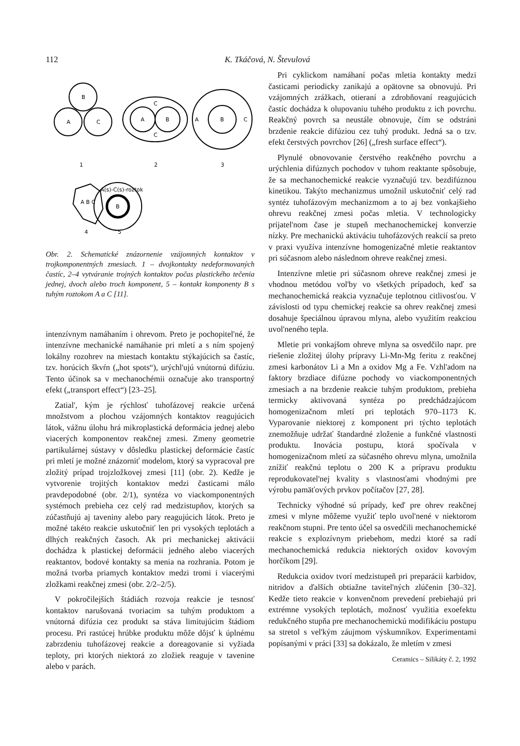112 K. Tkáčová, N. Števulová
B
A
C
A
B
C
C
A
B
C
1
2
3
A B C
B
A(s)-C(s)-roztok
4
5
Obr. 2. Schematické znázornenie vzájomných kontaktov v trojkomponentných zmesiach. 1 – dvojkontakty nedeformovaných častíc, 2–4 vytváranie trojných kontaktov počas plastického tečenia jednej, dvoch alebo troch komponent, 5 – kontakt komponenty B s tuhým roztokom A a C [11].
intenzívnym namáhaním i ohrevom. Preto je pochopitel'né, že intenzívne mechanické namáhanie pri mletí a s ním spojený lokálny rozohrev na miestach kontaktu stýkajúcich sa častíc, tzv. horúcich škvŕn („hot spots“), urýchl'ujú vnútornú difúziu. Tento účinok sa v mechanochémii označuje ako transportný efekt („transport effect“) [23–25].
Zatial', kým je rýchlosť tuhofázovej reakcie určená množstvom a plochou vzájomných kontaktov reagujúcich látok, vážnu úlohu hrá mikroplastická deformácia jednej alebo viacerých komponentov reakčnej zmesi. Zmeny geometrie partikulárnej sústavy v dôsledku plastickej deformácie častíc pri mletí je možné znázorniť modelom, ktorý sa vypracoval pre zložitý prípad trojzložkovej zmesi [11] (obr. 2). Kedže je vytvorenie trojitých kontaktov medzi časticami málo pravdepodobné (obr. 2/1), syntéza vo viackomponentných systémoch prebieha cez celý rad medzistupňov, ktorých sa zúčastňujú aj taveniny alebo pary reagujúcich látok. Preto je možné takéto reakcie uskutočniť len pri vysokých teplotách a dlhých reakčných časoch. Ak pri mechanickej aktivácii dochádza k plastickej deformácii jedného alebo viacerých reaktantov, bodové kontakty sa menia na rozhrania. Potom je možná tvorba priamych kontaktov medzi tromi i viacerými zložkami reakčnej zmesi (obr. 2/2–2/5).
V pokročilejších štádiách rozvoja reakcie je tesnosť kontaktov narušovaná tvoriacim sa tuhým produktom a vnútorná difúzia cez produkt sa stáva limitujúcim štádiom procesu. Pri rastúcej hrúbke produktu môže dôjsť k úplnému zabrzdeniu tuhofázovej reakcie a doreagovanie si vyžiada teploty, pri ktorých niektorá zo zložiek reaguje v tavenine alebo v parách.
Pri cyklickom namáhaní počas mletia kontakty medzi časticami periodicky zanikajú a opätovne sa obnovujú. Pri vzájomných zrážkach, otieraní a zdrobňovaní reagujúcich častíc dochádza k olupovaniu tuhého produktu z ich povrchu. Reakčný povrch sa neustále obnovuje, čím se odstráni brzdenie reakcie difúziou cez tuhý produkt. Jedná sa o tzv. efekt čerstvých povrchov [26] („fresh surface effect“).
Plynulé obnovovanie čerstvého reakčného povrchu a urýchlenia difúznych pochodov v tuhom reaktante spôsobuje, že sa mechanochemické reakcie vyznačujú tzv. bezdifúznou kinetikou. Takýto mechanizmus umožnil uskutočniť celý rad syntéz tuhofázovým mechanizmom a to aj bez vonkajšieho ohrevu reakčnej zmesi počas mletia. V technologicky prijatel'nom čase je stupeň mechanochemickej konverzie nízky. Pre mechanickú aktiváciu tuhofázových reakcií sa preto v praxi využíva intenzívne homogenizačné mletie reaktantov pri súčasnom alebo následnom ohreve reakčnej zmesi.
Intenzívne mletie pri súčasnom ohreve reakčnej zmesi je vhodnou metódou vol'by vo všetkých prípadoch, keď sa mechanochemická reakcia vyznačuje teplotnou citlivosťou. V závislosti od typu chemickej reakcie sa ohrev reakčnej zmesi dosahuje špeciálnou úpravou mlyna, alebo využitím reakciou uvol'neného tepla.
Mletie pri vonkajšom ohreve mlyna sa osvedčilo napr. pre riešenie zložitej úlohy prípravy Li-Mn-Mg feritu z reakčnej zmesi karbonátov Li a Mn a oxidov Mg a Fe. Vzhl'adom na faktory brzdiace difúzne pochody vo viackomponentných zmesiach a na brzdenie reakcie tuhým produktom, prebieha termicky aktivovaná syntéza po predchádzajúcom homogenizačnom mletí pri teplotách 970–1173 K. Vyparovanie niektorej z komponent pri týchto teplotách znemožňuje udržať štandardné zloženie a funkčné vlastnosti produktu. Inovácia postupu, ktorá spočívala v homogenizačnom mletí za súčasného ohrevu mlyna, umožnila znížiť reakčnú teplotu o 200 K a prípravu produktu reprodukovatel'nej kvality s vlastnosťami vhodnými pre výrobu pamäťových prvkov počítačov [27, 28].
Technicky výhodné sú prípady, keď pre ohrev reakčnej zmesi v mlyne môžeme využiť teplo uvol'nené v niektorom reakčnom stupni. Pre tento účel sa osvedčili mechanochemické reakcie s explozívnym priebehom, medzi ktoré sa radí mechanochemická redukcia niektorých oxidov kovovým horčíkom [29].
Redukcia oxidov tvorí medzistupeň pri preparácii karbidov, nitridov a ďalších obtiažne tavitel'ných zlúčenin [30–32]. Kedže tieto reakcie v konvenčnom prevedení prebiehajú pri extrémne vysokých teplotách, možnosť využitia exoefektu redukčného stupňa pre mechanochemickú modifikáciu postupu sa stretol s vel'kým záujmom výskumníkov. Experimentami popísanými v práci [33] sa dokázalo, že mletím v zmesi
Ceramics – Silikáty č. 2, 1992